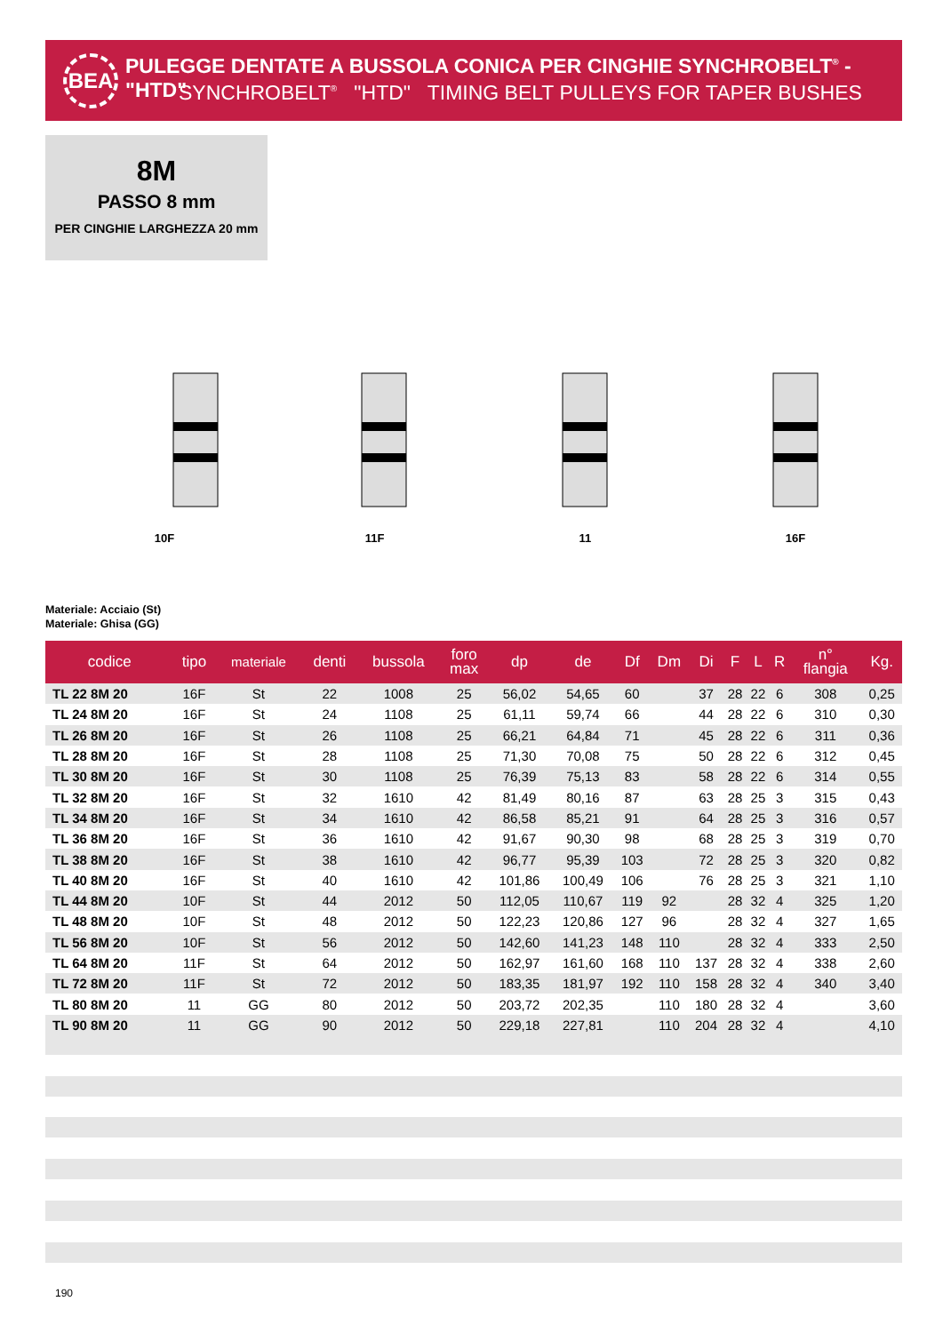BEA
PULEGGE DENTATE A BUSSOLA CONICA PER CINGHIE SYNCHROBELT<sup>®</sup> - "HTD"
SYNCHROBELT<sup>®</sup> "HTD" TIMING BELT PULLEYS FOR TAPER BUSHES
8M
PASSO 8 mm
PER CINGHIE LARGHEZZA 20 mm
10F 11F 11 16F
Materiale: Acciaio (St)
Materiale: Ghisa (GG)
| codice | tipo | materiale | denti | bussola | foro max | dp | de | Df | Dm | Di | F | L | R | n° flangia | Kg. |
| --- | --- | --- | --- | --- | --- | --- | --- | --- | --- | --- | --- | --- | --- | --- | --- |
| TL 22 8M 20 | 16F | St | 22 | 1008 | 25 | 56,02 | 54,65 | 60 | | 37 | 28 | 22 | 6 | 308 | 0,25 |
| TL 24 8M 20 | 16F | St | 24 | 1108 | 25 | 61,11 | 59,74 | 66 | | 44 | 28 | 22 | 6 | 310 | 0,30 |
| TL 26 8M 20 | 16F | St | 26 | 1108 | 25 | 66,21 | 64,84 | 71 | | 45 | 28 | 22 | 6 | 311 | 0,36 |
| TL 28 8M 20 | 16F | St | 28 | 1108 | 25 | 71,30 | 70,08 | 75 | | 50 | 28 | 22 | 6 | 312 | 0,45 |
| TL 30 8M 20 | 16F | St | 30 | 1108 | 25 | 76,39 | 75,13 | 83 | | 58 | 28 | 22 | 6 | 314 | 0,55 |
| TL 32 8M 20 | 16F | St | 32 | 1610 | 42 | 81,49 | 80,16 | 87 | | 63 | 28 | 25 | 3 | 315 | 0,43 |
| TL 34 8M 20 | 16F | St | 34 | 1610 | 42 | 86,58 | 85,21 | 91 | | 64 | 28 | 25 | 3 | 316 | 0,57 |
| TL 36 8M 20 | 16F | St | 36 | 1610 | 42 | 91,67 | 90,30 | 98 | | 68 | 28 | 25 | 3 | 319 | 0,70 |
| TL 38 8M 20 | 16F | St | 38 | 1610 | 42 | 96,77 | 95,39 | 103 | | 72 | 28 | 25 | 3 | 320 | 0,82 |
| TL 40 8M 20 | 16F | St | 40 | 1610 | 42 | 101,86 | 100,49 | 106 | | 76 | 28 | 25 | 3 | 321 | 1,10 |
| TL 44 8M 20 | 10F | St | 44 | 2012 | 50 | 112,05 | 110,67 | 119 | 92 | | 28 | 32 | 4 | 325 | 1,20 |
| TL 48 8M 20 | 10F | St | 48 | 2012 | 50 | 122,23 | 120,86 | 127 | 96 | | 28 | 32 | 4 | 327 | 1,65 |
| TL 56 8M 20 | 10F | St | 56 | 2012 | 50 | 142,60 | 141,23 | 148 | 110 | | 28 | 32 | 4 | 333 | 2,50 |
| TL 64 8M 20 | 11F | St | 64 | 2012 | 50 | 162,97 | 161,60 | 168 | 110 | 137 | 28 | 32 | 4 | 338 | 2,60 |
| TL 72 8M 20 | 11F | St | 72 | 2012 | 50 | 183,35 | 181,97 | 192 | 110 | 158 | 28 | 32 | 4 | 340 | 3,40 |
| TL 80 8M 20 | 11 | GG | 80 | 2012 | 50 | 203,72 | 202,35 | | 110 | 180 | 28 | 32 | 4 | | 3,60 |
| TL 90 8M 20 | 11 | GG | 90 | 2012 | 50 | 229,18 | 227,81 | | 110 | 204 | 28 | 32 | 4 | | 4,10 |
190